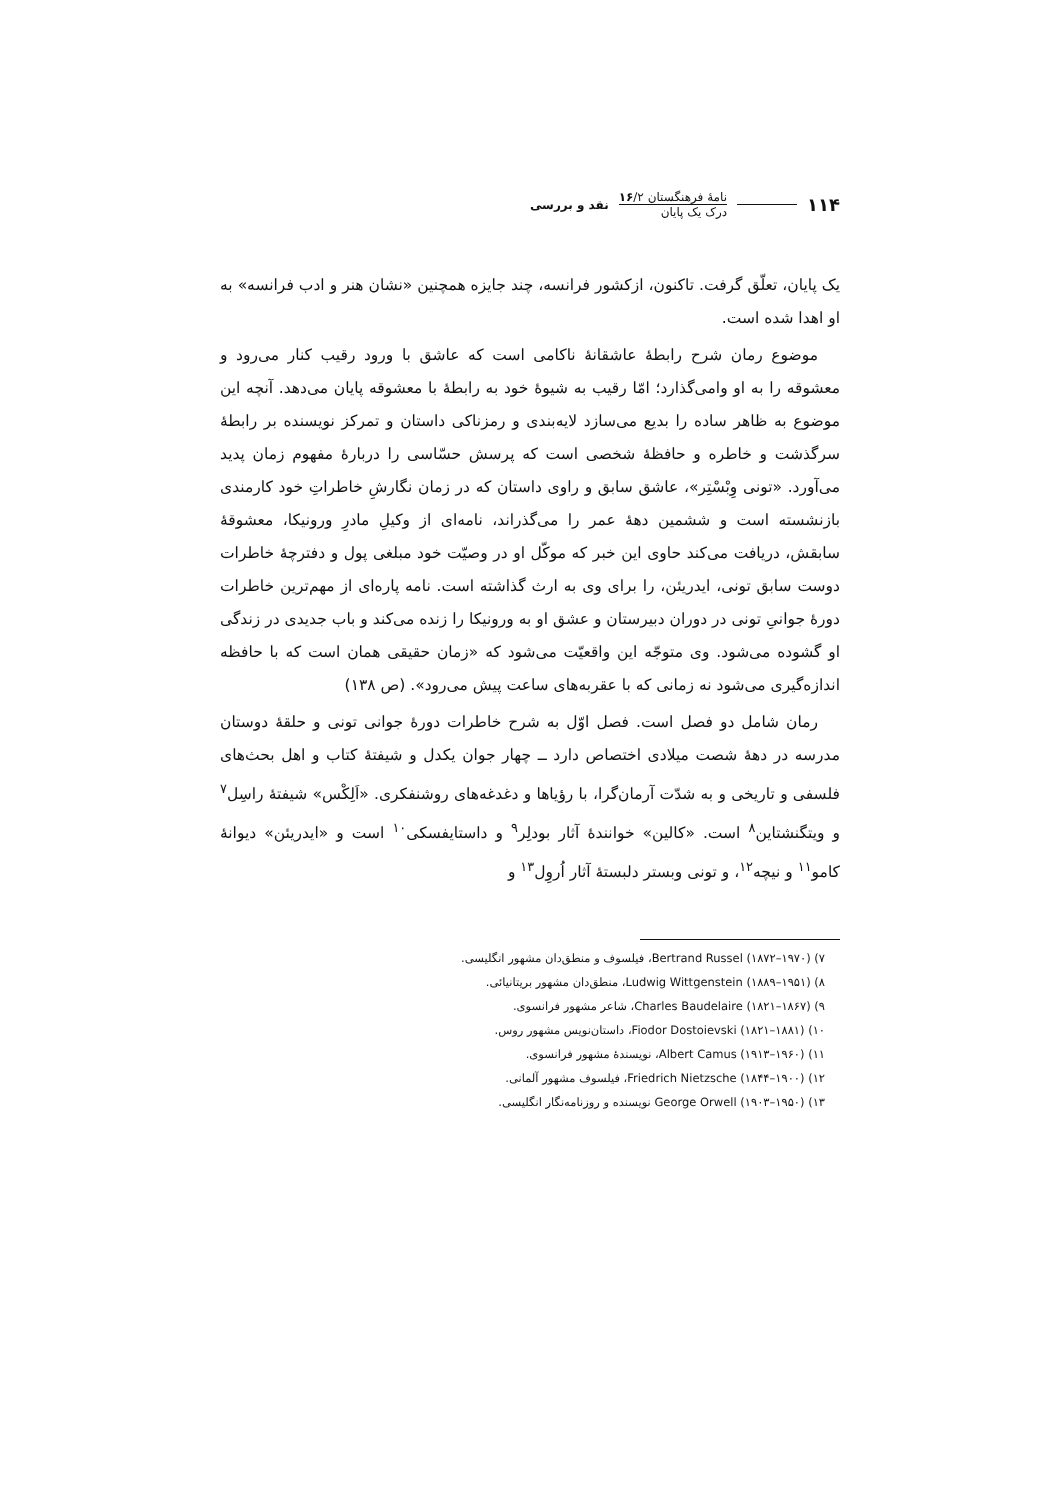۱۱۴
نامهٔ فرهنگستان ۱۶/۲
درک یک پایان
نقد و بررسی
یک پایان، تعلّق گرفت. تاکنون، ازکشور فرانسه، چند جایزه همچنین «نشان هنر و ادب فرانسه» به او اهدا شده است.
موضوع رمان شرح رابطهٔ عاشقانهٔ ناکامی است که عاشق با ورود رقیب کنار می‌رود و معشوقه را به او وامی‌گذارد؛ امّا رقیب به شیوهٔ خود به رابطهٔ با معشوقه پایان می‌دهد. آنچه این موضوع به ظاهر ساده را بدیع می‌سازد لایه‌بندی و رمزناکی داستان و تمرکز نویسنده بر رابطهٔ سرگذشت و خاطره و حافظهٔ شخصی است که پرسش حسّاسی را دربارهٔ مفهوم زمان پدید می‌آورد. «تونی وِبْسْتِر»، عاشق سابق و راوی داستان که در زمان نگارشِ خاطراتِ خود کارمندی بازنشسته است و ششمین دههٔ عمر را می‌گذراند، نامه‌ای از وکیلِ مادرِ ورونیکا، معشوقهٔ سابقش، دریافت می‌کند حاوی این خبر که موکّل او در وصیّت خود مبلغی پول و دفترچهٔ خاطرات دوست سابق تونی، ایدریئن، را برای وی به ارث گذاشته است. نامه پاره‌ای از مهم‌ترین خاطرات دورهٔ جوانیِ تونی در دوران دبیرستان و عشق او به ورونیکا را زنده می‌کند و باب جدیدی در زندگی او گشوده می‌شود. وی متوجّه این واقعیّت می‌شود که «زمان حقیقی همان است که با حافظه اندازه‌گیری می‌شود نه زمانی که با عقربه‌های ساعت پیش می‌رود». (ص ۱۳۸)
رمان شامل دو فصل است. فصل اوّل به شرح خاطرات دورهٔ جوانی تونی و حلقهٔ دوستان مدرسه در دههٔ شصت میلادی اختصاص دارد ــ چهار جوان یکدل و شیفتهٔ کتاب و اهل بحث‌های فلسفی و تاریخی و به شدّت آرمان‌گرا، با رؤیاها و دغدغه‌های روشنفکری. «اَلِکْس» شیفتهٔ راسِل<sup>۷</sup> و ویتگنشتاین<sup>۸</sup> است. «کالین» خوانندهٔ آثار بودلِر<sup>۹</sup> و داستایفسکی<sup>۱۰</sup> است و «ایدریئن» دیوانهٔ کامو<sup>۱۱</sup> و نیچه<sup>۱۲</sup>، و تونی وبستر دلبستهٔ آثار اُروِل<sup>۱۳</sup> و
۷) Bertrand Russel (۱۸۷۲–۱۹۷۰)، فیلسوف و منطق‌دان مشهور انگلیسی.
۸) Ludwig Wittgenstein (۱۸۸۹–۱۹۵۱)، منطق‌دان مشهور بریتانیائی.
۹) Charles Baudelaire (۱۸۲۱–۱۸۶۷)، شاعر مشهور فرانسوی.
۱۰) Fiodor Dostoievski (۱۸۲۱–۱۸۸۱)، داستان‌نویس مشهور روس.
۱۱) Albert Camus (۱۹۱۳–۱۹۶۰)، نویسندهٔ مشهور فرانسوی.
۱۲) Friedrich Nietzsche (۱۸۴۴–۱۹۰۰)، فیلسوف مشهور آلمانی.
۱۳) George Orwell (۱۹۰۳–۱۹۵۰) نویسنده و روزنامه‌نگار انگلیسی.